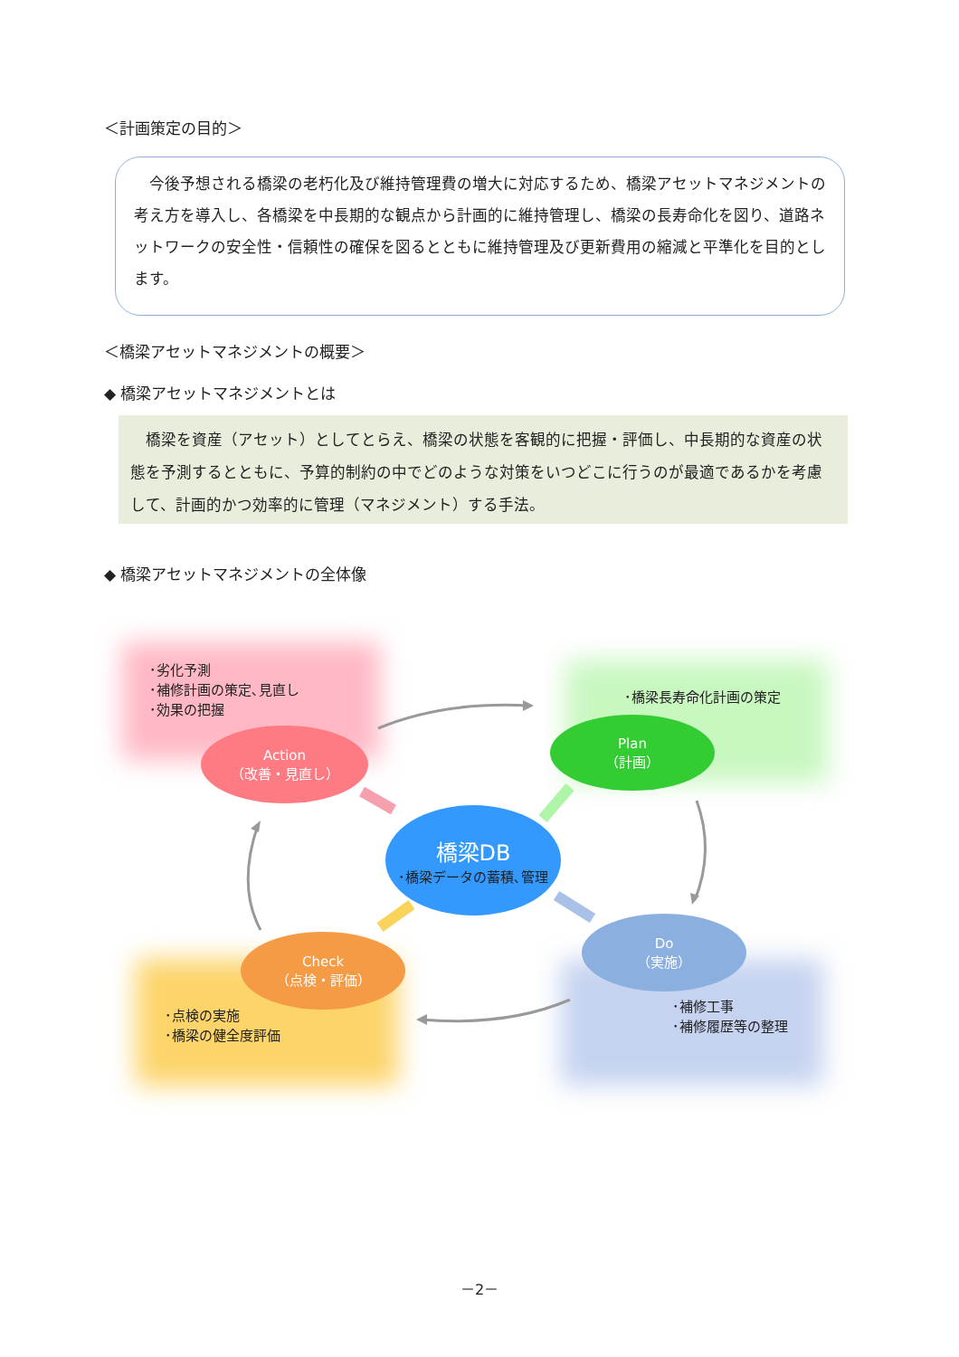＜計画策定の目的＞
　今後予想される橋梁の老朽化及び維持管理費の増大に対応するため、橋梁アセットマネジメントの考え方を導入し、各橋梁を中長期的な観点から計画的に維持管理し、橋梁の長寿命化を図り、道路ネットワークの安全性・信頼性の確保を図るとともに維持管理及び更新費用の縮減と平準化を目的とします。
＜橋梁アセットマネジメントの概要＞
◆ 橋梁アセットマネジメントとは
　橋梁を資産（アセット）としてとらえ、橋梁の状態を客観的に把握・評価し、中長期的な資産の状態を予測するとともに、予算的制約の中でどのような対策をいつどこに行うのが最適であるかを考慮して、計画的かつ効率的に管理（マネジメント）する手法。
◆ 橋梁アセットマネジメントの全体像
･劣化予測
･補修計画の策定､見直し
･効果の把握
･橋梁長寿命化計画の策定
･点検の実施
･橋梁の健全度評価
･補修工事
･補修履歴等の整理
Action
（改善・見直し）
Plan
（計画）
Check
（点検・評価）
Do
（実施）
橋梁DB
･橋梁データの蓄積､管理
－2－